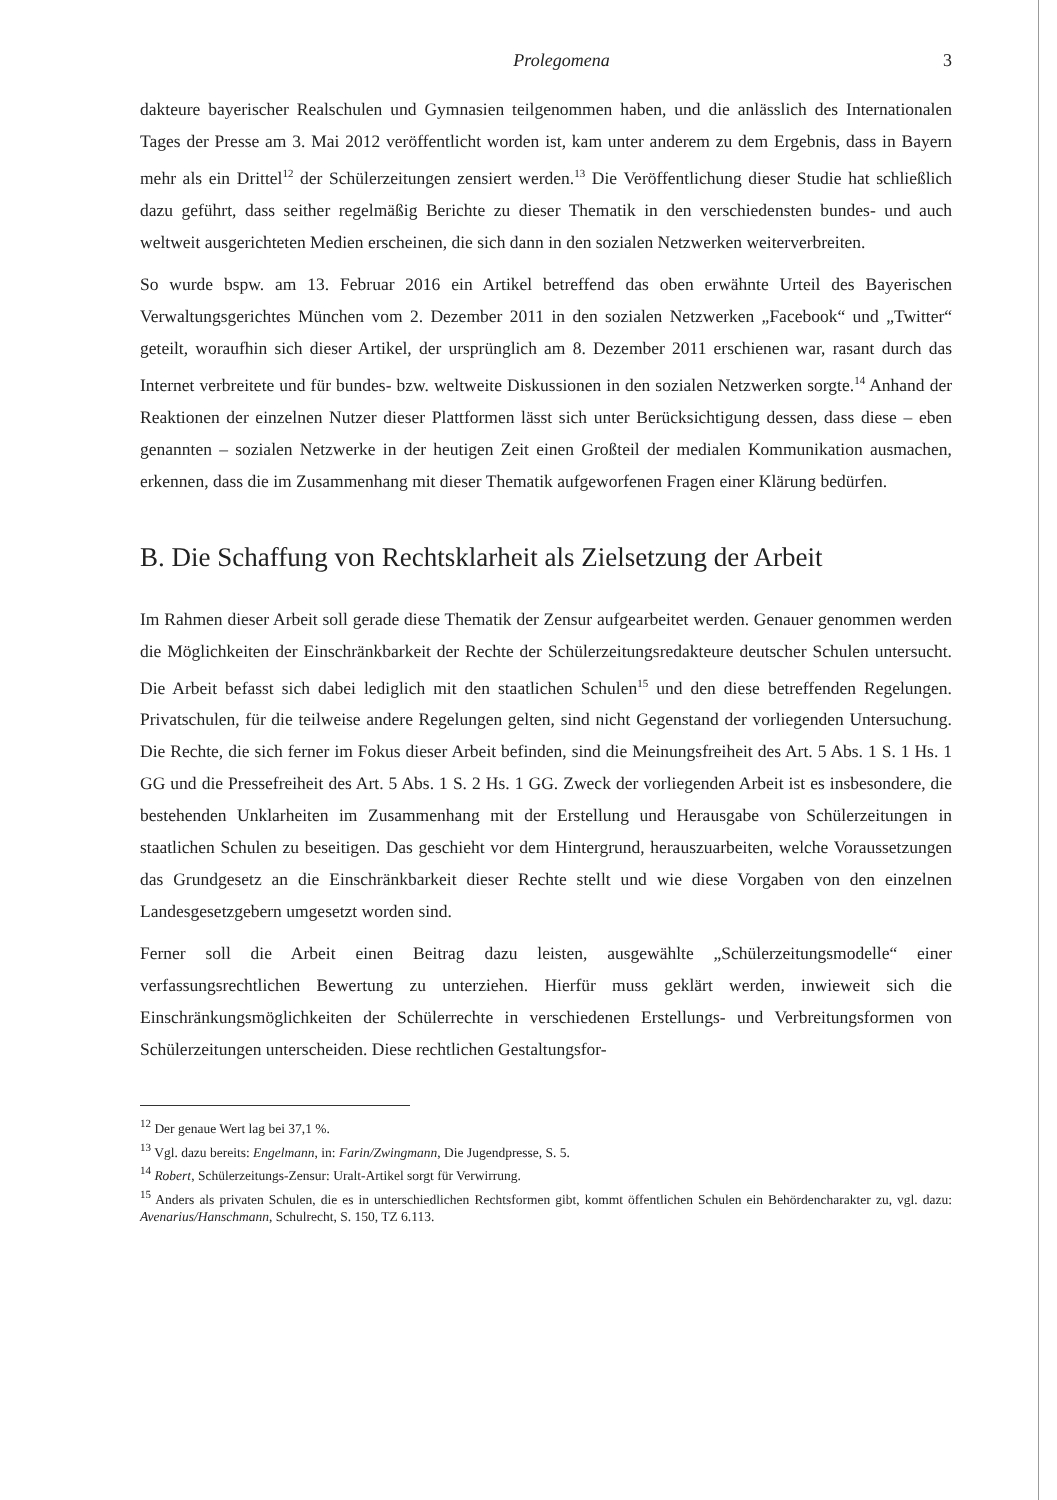Prolegomena 3
dakteure bayerischer Realschulen und Gymnasien teilgenommen haben, und die anlässlich des Internationalen Tages der Presse am 3. Mai 2012 veröffentlicht worden ist, kam unter anderem zu dem Ergebnis, dass in Bayern mehr als ein Drittel<sup>12</sup> der Schülerzeitungen zensiert werden.<sup>13</sup> Die Veröffentlichung dieser Studie hat schließlich dazu geführt, dass seither regelmäßig Berichte zu dieser Thematik in den verschiedensten bundes- und auch weltweit ausgerichteten Medien erscheinen, die sich dann in den sozialen Netzwerken weiterverbreiten.
So wurde bspw. am 13. Februar 2016 ein Artikel betreffend das oben erwähnte Urteil des Bayerischen Verwaltungsgerichtes München vom 2. Dezember 2011 in den sozialen Netzwerken „Facebook“ und „Twitter“ geteilt, woraufhin sich dieser Artikel, der ursprünglich am 8. Dezember 2011 erschienen war, rasant durch das Internet verbreitete und für bundes- bzw. weltweite Diskussionen in den sozialen Netzwerken sorgte.<sup>14</sup> Anhand der Reaktionen der einzelnen Nutzer dieser Plattformen lässt sich unter Berücksichtigung dessen, dass diese – eben genannten – sozialen Netzwerke in der heutigen Zeit einen Großteil der medialen Kommunikation ausmachen, erkennen, dass die im Zusammenhang mit dieser Thematik aufgeworfenen Fragen einer Klärung bedürfen.
B. Die Schaffung von Rechtsklarheit als Zielsetzung der Arbeit
Im Rahmen dieser Arbeit soll gerade diese Thematik der Zensur aufgearbeitet werden. Genauer genommen werden die Möglichkeiten der Einschränkbarkeit der Rechte der Schülerzeitungsredakteure deutscher Schulen untersucht. Die Arbeit befasst sich dabei lediglich mit den staatlichen Schulen<sup>15</sup> und den diese betreffenden Regelungen. Privatschulen, für die teilweise andere Regelungen gelten, sind nicht Gegenstand der vorliegenden Untersuchung. Die Rechte, die sich ferner im Fokus dieser Arbeit befinden, sind die Meinungsfreiheit des Art. 5 Abs. 1 S. 1 Hs. 1 GG und die Pressefreiheit des Art. 5 Abs. 1 S. 2 Hs. 1 GG. Zweck der vorliegenden Arbeit ist es insbesondere, die bestehenden Unklarheiten im Zusammenhang mit der Erstellung und Herausgabe von Schülerzeitungen in staatlichen Schulen zu beseitigen. Das geschieht vor dem Hintergrund, herauszuarbeiten, welche Voraussetzungen das Grundgesetz an die Einschränkbarkeit dieser Rechte stellt und wie diese Vorgaben von den einzelnen Landesgesetzgebern umgesetzt worden sind.
Ferner soll die Arbeit einen Beitrag dazu leisten, ausgewählte „Schülerzeitungsmodelle“ einer verfassungsrechtlichen Bewertung zu unterziehen. Hierfür muss geklärt werden, inwieweit sich die Einschränkungsmöglichkeiten der Schülerrechte in verschiedenen Erstellungs- und Verbreitungsformen von Schülerzeitungen unterscheiden. Diese rechtlichen Gestaltungsfor-
<sup>12</sup> Der genaue Wert lag bei 37,1 %.
<sup>13</sup> Vgl. dazu bereits: Engelmann, in: Farin/Zwingmann, Die Jugendpresse, S. 5.
<sup>14</sup> Robert, Schülerzeitungs-Zensur: Uralt-Artikel sorgt für Verwirrung.
<sup>15</sup> Anders als privaten Schulen, die es in unterschiedlichen Rechtsformen gibt, kommt öffentlichen Schulen ein Behördencharakter zu, vgl. dazu: Avenarius/Hanschmann, Schulrecht, S. 150, TZ 6.113.